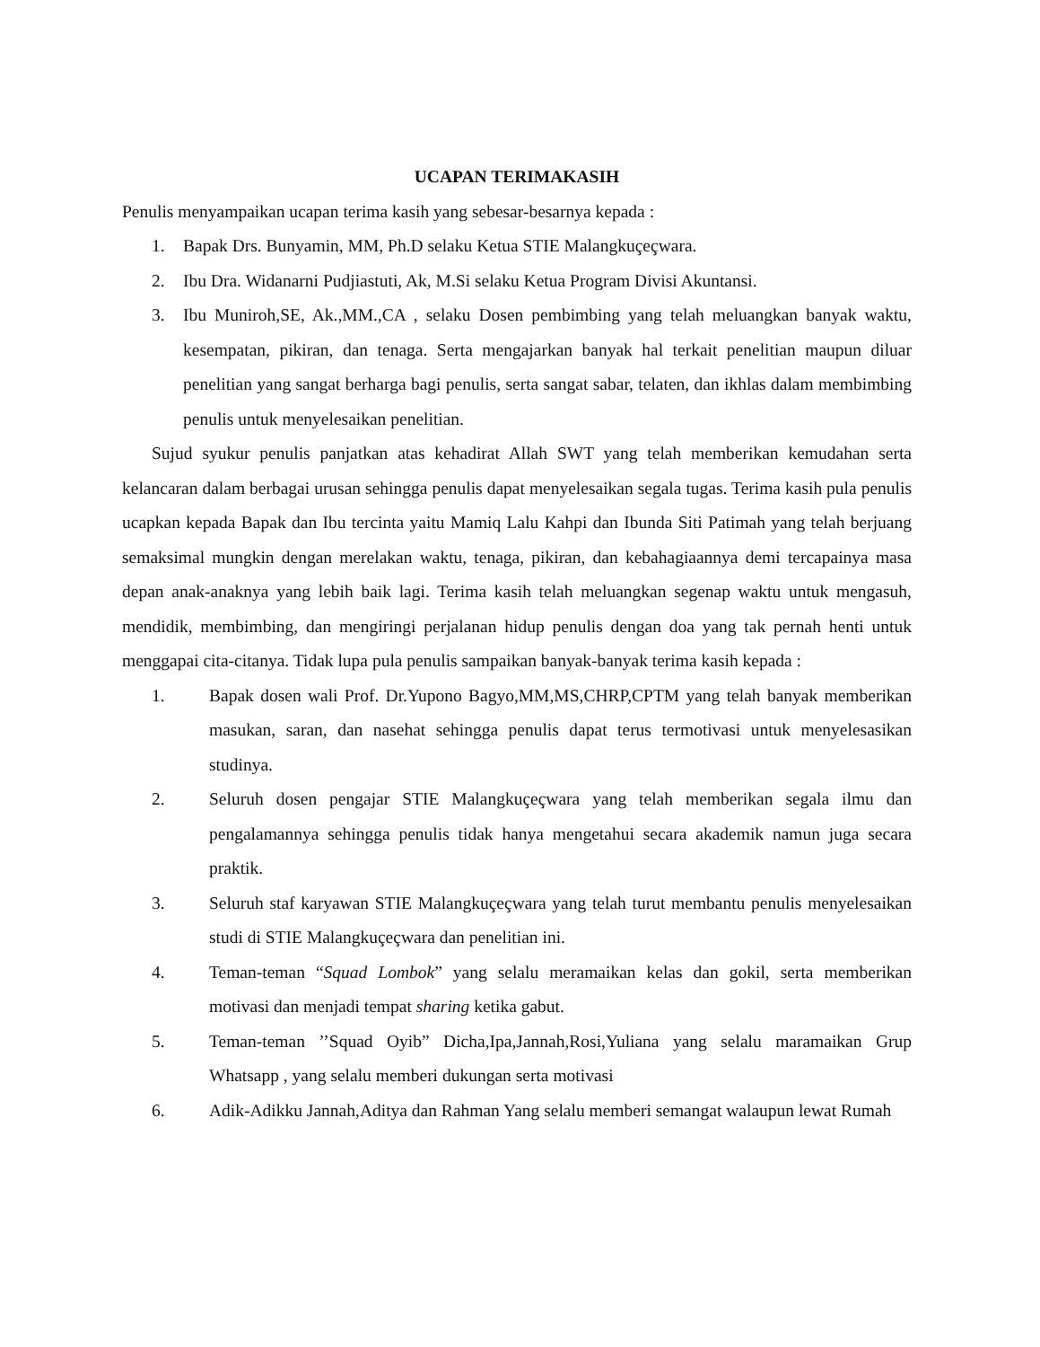UCAPAN TERIMAKASIH
Penulis menyampaikan ucapan terima kasih yang sebesar-besarnya kepada :
1. Bapak Drs. Bunyamin, MM, Ph.D selaku Ketua STIE Malangkuçeçwara.
2. Ibu Dra. Widanarni Pudjiastuti, Ak, M.Si selaku Ketua Program Divisi Akuntansi.
3. Ibu Muniroh,SE, Ak.,MM.,CA , selaku Dosen pembimbing yang telah meluangkan banyak waktu, kesempatan, pikiran, dan tenaga. Serta mengajarkan banyak hal terkait penelitian maupun diluar penelitian yang sangat berharga bagi penulis, serta sangat sabar, telaten, dan ikhlas dalam membimbing penulis untuk menyelesaikan penelitian.
Sujud syukur penulis panjatkan atas kehadirat Allah SWT yang telah memberikan kemudahan serta kelancaran dalam berbagai urusan sehingga penulis dapat menyelesaikan segala tugas. Terima kasih pula penulis ucapkan kepada Bapak dan Ibu tercinta yaitu Mamiq Lalu Kahpi dan Ibunda Siti Patimah yang telah berjuang semaksimal mungkin dengan merelakan waktu, tenaga, pikiran, dan kebahagiaannya demi tercapainya masa depan anak-anaknya yang lebih baik lagi. Terima kasih telah meluangkan segenap waktu untuk mengasuh, mendidik, membimbing, dan mengiringi perjalanan hidup penulis dengan doa yang tak pernah henti untuk menggapai cita-citanya. Tidak lupa pula penulis sampaikan banyak-banyak terima kasih kepada :
1. Bapak dosen wali Prof. Dr.Yupono Bagyo,MM,MS,CHRP,CPTM yang telah banyak memberikan masukan, saran, dan nasehat sehingga penulis dapat terus termotivasi untuk menyelesasikan studinya.
2. Seluruh dosen pengajar STIE Malangkuçeçwara yang telah memberikan segala ilmu dan pengalamannya sehingga penulis tidak hanya mengetahui secara akademik namun juga secara praktik.
3. Seluruh staf karyawan STIE Malangkuçeçwara yang telah turut membantu penulis menyelesaikan studi di STIE Malangkuçeçwara dan penelitian ini.
4. Teman-teman “Squad Lombok” yang selalu meramaikan kelas dan gokil, serta memberikan motivasi dan menjadi tempat sharing ketika gabut.
5. Teman-teman ’’Squad Oyib” Dicha,Ipa,Jannah,Rosi,Yuliana yang selalu maramaikan Grup Whatsapp , yang selalu memberi dukungan serta motivasi
6. Adik-Adikku Jannah,Aditya dan Rahman Yang selalu memberi semangat walaupun lewat Rumah